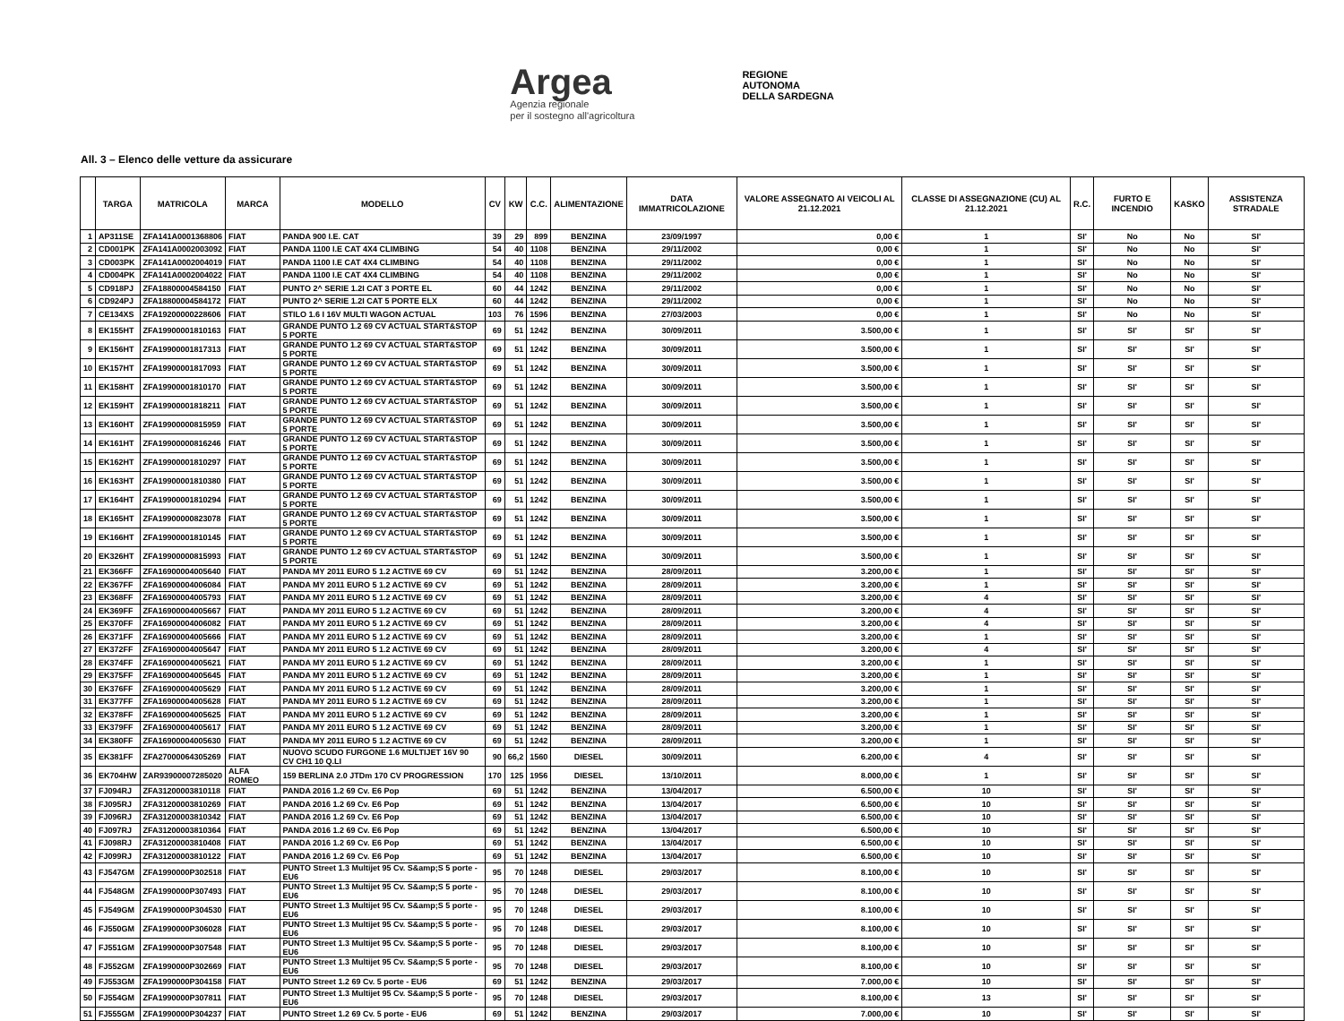Argea
Agenzia regionale
per il sostegno all'agricoltura
REGIONE
AUTONOMA
DELLA SARDEGNA
All. 3 – Elenco delle vetture da assicurare
| | TARGA | MATRICOLA | MARCA | MODELLO | CV | KW | C.C. | ALIMENTAZIONE | DATA IMMATRICOLAZIONE | VALORE ASSEGNATO AI VEICOLI AL 21.12.2021 | CLASSE DI ASSEGNAZIONE (CU) AL 21.12.2021 | R.C. | FURTO E INCENDIO | KASKO | ASSISTENZA STRADALE |
| --- | --- | --- | --- | --- | --- | --- | --- | --- | --- | --- | --- | --- | --- | --- | --- |
| 1 | AP311SE | ZFA141A0001368806 | FIAT | PANDA 900 I.E. CAT | 39 | 29 | 899 | BENZINA | 23/09/1997 | 0,00 € | 1 | SI' | No | No | SI' |
| 2 | CD001PK | ZFA141A0002003092 | FIAT | PANDA 1100 I.E CAT 4X4 CLIMBING | 54 | 40 | 1108 | BENZINA | 29/11/2002 | 0,00 € | 1 | SI' | No | No | SI' |
| 3 | CD003PK | ZFA141A0002004019 | FIAT | PANDA 1100 I.E CAT 4X4 CLIMBING | 54 | 40 | 1108 | BENZINA | 29/11/2002 | 0,00 € | 1 | SI' | No | No | SI' |
| 4 | CD004PK | ZFA141A0002004022 | FIAT | PANDA 1100 I.E CAT 4X4 CLIMBING | 54 | 40 | 1108 | BENZINA | 29/11/2002 | 0,00 € | 1 | SI' | No | No | SI' |
| 5 | CD918PJ | ZFA18800004584150 | FIAT | PUNTO 2^ SERIE 1.2I CAT 3 PORTE EL | 60 | 44 | 1242 | BENZINA | 29/11/2002 | 0,00 € | 1 | SI' | No | No | SI' |
| 6 | CD924PJ | ZFA18800004584172 | FIAT | PUNTO 2^ SERIE 1.2I CAT 5 PORTE ELX | 60 | 44 | 1242 | BENZINA | 29/11/2002 | 0,00 € | 1 | SI' | No | No | SI' |
| 7 | CE134XS | ZFA19200000228606 | FIAT | STILO 1.6 I 16V MULTI WAGON ACTUAL | 103 | 76 | 1596 | BENZINA | 27/03/2003 | 0,00 € | 1 | SI' | No | No | SI' |
| 8 | EK155HT | ZFA19900001810163 | FIAT | GRANDE PUNTO 1.2 69 CV ACTUAL START&STOP 5 PORTE | 69 | 51 | 1242 | BENZINA | 30/09/2011 | 3.500,00 € | 1 | SI' | SI' | SI' | SI' |
| 9 | EK156HT | ZFA19900001817313 | FIAT | GRANDE PUNTO 1.2 69 CV ACTUAL START&STOP 5 PORTE | 69 | 51 | 1242 | BENZINA | 30/09/2011 | 3.500,00 € | 1 | SI' | SI' | SI' | SI' |
| 10 | EK157HT | ZFA19900001817093 | FIAT | GRANDE PUNTO 1.2 69 CV ACTUAL START&STOP 5 PORTE | 69 | 51 | 1242 | BENZINA | 30/09/2011 | 3.500,00 € | 1 | SI' | SI' | SI' | SI' |
| 11 | EK158HT | ZFA19900001810170 | FIAT | GRANDE PUNTO 1.2 69 CV ACTUAL START&STOP 5 PORTE | 69 | 51 | 1242 | BENZINA | 30/09/2011 | 3.500,00 € | 1 | SI' | SI' | SI' | SI' |
| 12 | EK159HT | ZFA19900001818211 | FIAT | GRANDE PUNTO 1.2 69 CV ACTUAL START&STOP 5 PORTE | 69 | 51 | 1242 | BENZINA | 30/09/2011 | 3.500,00 € | 1 | SI' | SI' | SI' | SI' |
| 13 | EK160HT | ZFA19900000815959 | FIAT | GRANDE PUNTO 1.2 69 CV ACTUAL START&STOP 5 PORTE | 69 | 51 | 1242 | BENZINA | 30/09/2011 | 3.500,00 € | 1 | SI' | SI' | SI' | SI' |
| 14 | EK161HT | ZFA19900000816246 | FIAT | GRANDE PUNTO 1.2 69 CV ACTUAL START&STOP 5 PORTE | 69 | 51 | 1242 | BENZINA | 30/09/2011 | 3.500,00 € | 1 | SI' | SI' | SI' | SI' |
| 15 | EK162HT | ZFA19900001810297 | FIAT | GRANDE PUNTO 1.2 69 CV ACTUAL START&STOP 5 PORTE | 69 | 51 | 1242 | BENZINA | 30/09/2011 | 3.500,00 € | 1 | SI' | SI' | SI' | SI' |
| 16 | EK163HT | ZFA19900001810380 | FIAT | GRANDE PUNTO 1.2 69 CV ACTUAL START&STOP 5 PORTE | 69 | 51 | 1242 | BENZINA | 30/09/2011 | 3.500,00 € | 1 | SI' | SI' | SI' | SI' |
| 17 | EK164HT | ZFA19900001810294 | FIAT | GRANDE PUNTO 1.2 69 CV ACTUAL START&STOP 5 PORTE | 69 | 51 | 1242 | BENZINA | 30/09/2011 | 3.500,00 € | 1 | SI' | SI' | SI' | SI' |
| 18 | EK165HT | ZFA19900000823078 | FIAT | GRANDE PUNTO 1.2 69 CV ACTUAL START&STOP 5 PORTE | 69 | 51 | 1242 | BENZINA | 30/09/2011 | 3.500,00 € | 1 | SI' | SI' | SI' | SI' |
| 19 | EK166HT | ZFA19900001810145 | FIAT | GRANDE PUNTO 1.2 69 CV ACTUAL START&STOP 5 PORTE | 69 | 51 | 1242 | BENZINA | 30/09/2011 | 3.500,00 € | 1 | SI' | SI' | SI' | SI' |
| 20 | EK326HT | ZFA19900000815993 | FIAT | GRANDE PUNTO 1.2 69 CV ACTUAL START&STOP 5 PORTE | 69 | 51 | 1242 | BENZINA | 30/09/2011 | 3.500,00 € | 1 | SI' | SI' | SI' | SI' |
| 21 | EK366FF | ZFA16900004005640 | FIAT | PANDA MY 2011 EURO 5 1.2 ACTIVE 69 CV | 69 | 51 | 1242 | BENZINA | 28/09/2011 | 3.200,00 € | 1 | SI' | SI' | SI' | SI' |
| 22 | EK367FF | ZFA16900004006084 | FIAT | PANDA MY 2011 EURO 5 1.2 ACTIVE 69 CV | 69 | 51 | 1242 | BENZINA | 28/09/2011 | 3.200,00 € | 1 | SI' | SI' | SI' | SI' |
| 23 | EK368FF | ZFA16900004005793 | FIAT | PANDA MY 2011 EURO 5 1.2 ACTIVE 69 CV | 69 | 51 | 1242 | BENZINA | 28/09/2011 | 3.200,00 € | 4 | SI' | SI' | SI' | SI' |
| 24 | EK369FF | ZFA16900004005667 | FIAT | PANDA MY 2011 EURO 5 1.2 ACTIVE 69 CV | 69 | 51 | 1242 | BENZINA | 28/09/2011 | 3.200,00 € | 4 | SI' | SI' | SI' | SI' |
| 25 | EK370FF | ZFA16900004006082 | FIAT | PANDA MY 2011 EURO 5 1.2 ACTIVE 69 CV | 69 | 51 | 1242 | BENZINA | 28/09/2011 | 3.200,00 € | 4 | SI' | SI' | SI' | SI' |
| 26 | EK371FF | ZFA16900004005666 | FIAT | PANDA MY 2011 EURO 5 1.2 ACTIVE 69 CV | 69 | 51 | 1242 | BENZINA | 28/09/2011 | 3.200,00 € | 1 | SI' | SI' | SI' | SI' |
| 27 | EK372FF | ZFA16900004005647 | FIAT | PANDA MY 2011 EURO 5 1.2 ACTIVE 69 CV | 69 | 51 | 1242 | BENZINA | 28/09/2011 | 3.200,00 € | 4 | SI' | SI' | SI' | SI' |
| 28 | EK374FF | ZFA16900004005621 | FIAT | PANDA MY 2011 EURO 5 1.2 ACTIVE 69 CV | 69 | 51 | 1242 | BENZINA | 28/09/2011 | 3.200,00 € | 1 | SI' | SI' | SI' | SI' |
| 29 | EK375FF | ZFA16900004005645 | FIAT | PANDA MY 2011 EURO 5 1.2 ACTIVE 69 CV | 69 | 51 | 1242 | BENZINA | 28/09/2011 | 3.200,00 € | 1 | SI' | SI' | SI' | SI' |
| 30 | EK376FF | ZFA16900004005629 | FIAT | PANDA MY 2011 EURO 5 1.2 ACTIVE 69 CV | 69 | 51 | 1242 | BENZINA | 28/09/2011 | 3.200,00 € | 1 | SI' | SI' | SI' | SI' |
| 31 | EK377FF | ZFA16900004005628 | FIAT | PANDA MY 2011 EURO 5 1.2 ACTIVE 69 CV | 69 | 51 | 1242 | BENZINA | 28/09/2011 | 3.200,00 € | 1 | SI' | SI' | SI' | SI' |
| 32 | EK378FF | ZFA16900004005625 | FIAT | PANDA MY 2011 EURO 5 1.2 ACTIVE 69 CV | 69 | 51 | 1242 | BENZINA | 28/09/2011 | 3.200,00 € | 1 | SI' | SI' | SI' | SI' |
| 33 | EK379FF | ZFA16900004005617 | FIAT | PANDA MY 2011 EURO 5 1.2 ACTIVE 69 CV | 69 | 51 | 1242 | BENZINA | 28/09/2011 | 3.200,00 € | 1 | SI' | SI' | SI' | SI' |
| 34 | EK380FF | ZFA16900004005630 | FIAT | PANDA MY 2011 EURO 5 1.2 ACTIVE 69 CV | 69 | 51 | 1242 | BENZINA | 28/09/2011 | 3.200,00 € | 1 | SI' | SI' | SI' | SI' |
| 35 | EK381FF | ZFA27000064305269 | FIAT | NUOVO SCUDO FURGONE 1.6 MULTIJET 16V 90 CV CH1 10 Q.LI | 90 | 66,2 | 1560 | DIESEL | 30/09/2011 | 6.200,00 € | 4 | SI' | SI' | SI' | SI' |
| 36 | EK704HW | ZAR93900007285020 | ALFA ROMEO | 159 BERLINA 2.0 JTDm 170 CV PROGRESSION | 170 | 125 | 1956 | DIESEL | 13/10/2011 | 8.000,00 € | 1 | SI' | SI' | SI' | SI' |
| 37 | FJ094RJ | ZFA31200003810118 | FIAT | PANDA 2016 1.2 69 Cv. E6 Pop | 69 | 51 | 1242 | BENZINA | 13/04/2017 | 6.500,00 € | 10 | SI' | SI' | SI' | SI' |
| 38 | FJ095RJ | ZFA31200003810269 | FIAT | PANDA 2016 1.2 69 Cv. E6 Pop | 69 | 51 | 1242 | BENZINA | 13/04/2017 | 6.500,00 € | 10 | SI' | SI' | SI' | SI' |
| 39 | FJ096RJ | ZFA31200003810342 | FIAT | PANDA 2016 1.2 69 Cv. E6 Pop | 69 | 51 | 1242 | BENZINA | 13/04/2017 | 6.500,00 € | 10 | SI' | SI' | SI' | SI' |
| 40 | FJ097RJ | ZFA31200003810364 | FIAT | PANDA 2016 1.2 69 Cv. E6 Pop | 69 | 51 | 1242 | BENZINA | 13/04/2017 | 6.500,00 € | 10 | SI' | SI' | SI' | SI' |
| 41 | FJ098RJ | ZFA31200003810408 | FIAT | PANDA 2016 1.2 69 Cv. E6 Pop | 69 | 51 | 1242 | BENZINA | 13/04/2017 | 6.500,00 € | 10 | SI' | SI' | SI' | SI' |
| 42 | FJ099RJ | ZFA31200003810122 | FIAT | PANDA 2016 1.2 69 Cv. E6 Pop | 69 | 51 | 1242 | BENZINA | 13/04/2017 | 6.500,00 € | 10 | SI' | SI' | SI' | SI' |
| 43 | FJ547GM | ZFA1990000P302518 | FIAT | PUNTO Street 1.3 Multijet 95 Cv. S&amp;S 5 porte - EU6 | 95 | 70 | 1248 | DIESEL | 29/03/2017 | 8.100,00 € | 10 | SI' | SI' | SI' | SI' |
| 44 | FJ548GM | ZFA1990000P307493 | FIAT | PUNTO Street 1.3 Multijet 95 Cv. S&amp;S 5 porte - EU6 | 95 | 70 | 1248 | DIESEL | 29/03/2017 | 8.100,00 € | 10 | SI' | SI' | SI' | SI' |
| 45 | FJ549GM | ZFA1990000P304530 | FIAT | PUNTO Street 1.3 Multijet 95 Cv. S&amp;S 5 porte - EU6 | 95 | 70 | 1248 | DIESEL | 29/03/2017 | 8.100,00 € | 10 | SI' | SI' | SI' | SI' |
| 46 | FJ550GM | ZFA1990000P306028 | FIAT | PUNTO Street 1.3 Multijet 95 Cv. S&amp;S 5 porte - EU6 | 95 | 70 | 1248 | DIESEL | 29/03/2017 | 8.100,00 € | 10 | SI' | SI' | SI' | SI' |
| 47 | FJ551GM | ZFA1990000P307548 | FIAT | PUNTO Street 1.3 Multijet 95 Cv. S&amp;S 5 porte - EU6 | 95 | 70 | 1248 | DIESEL | 29/03/2017 | 8.100,00 € | 10 | SI' | SI' | SI' | SI' |
| 48 | FJ552GM | ZFA1990000P302669 | FIAT | PUNTO Street 1.3 Multijet 95 Cv. S&amp;S 5 porte - EU6 | 95 | 70 | 1248 | DIESEL | 29/03/2017 | 8.100,00 € | 10 | SI' | SI' | SI' | SI' |
| 49 | FJ553GM | ZFA1990000P304158 | FIAT | PUNTO Street 1.2 69 Cv. 5 porte - EU6 | 69 | 51 | 1242 | BENZINA | 29/03/2017 | 7.000,00 € | 10 | SI' | SI' | SI' | SI' |
| 50 | FJ554GM | ZFA1990000P307811 | FIAT | PUNTO Street 1.3 Multijet 95 Cv. S&amp;S 5 porte - EU6 | 95 | 70 | 1248 | DIESEL | 29/03/2017 | 8.100,00 € | 13 | SI' | SI' | SI' | SI' |
| 51 | FJ555GM | ZFA1990000P304237 | FIAT | PUNTO Street 1.2 69 Cv. 5 porte - EU6 | 69 | 51 | 1242 | BENZINA | 29/03/2017 | 7.000,00 € | 10 | SI' | SI' | SI' | SI' |